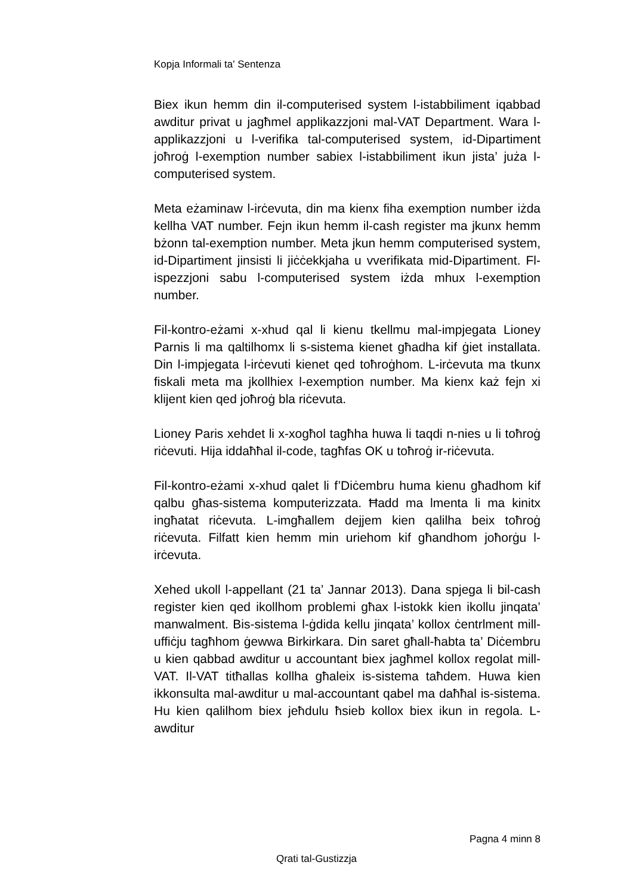Kopja Informali ta' Sentenza
Biex ikun hemm din il-computerised system l-istabbiliment iqabbad awditur privat u jagħmel applikazzjoni mal-VAT Department. Wara l-applikazzjoni u l-verifika tal-computerised system, id-Dipartiment joħroġ l-exemption number sabiex l-istabbiliment ikun jista’ juża l-computerised system.
Meta eżaminaw l-irċevuta, din ma kienx fiha exemption number iżda kellha VAT number. Fejn ikun hemm il-cash register ma jkunx hemm bżonn tal-exemption number. Meta jkun hemm computerised system, id-Dipartiment jinsisti li jiċċekkjaha u vverifikata mid-Dipartiment. Fl-ispezzjoni sabu l-computerised system iżda mhux l-exemption number.
Fil-kontro-eżami x-xhud qal li kienu tkellmu mal-impjegata Lioney Parnis li ma qaltilhomx li s-sistema kienet għadha kif ġiet installata. Din l-impjegata l-irċevuti kienet qed toħroġhom. L-irċevuta ma tkunx fiskali meta ma jkollhiex l-exemption number. Ma kienx każ fejn xi klijent kien qed joħroġ bla riċevuta.
Lioney Paris xehdet li x-xogħol tagħha huwa li taqdi n-nies u li toħroġ riċevuti. Hija iddaħħal il-code, tagħfas OK u toħroġ ir-riċevuta.
Fil-kontro-eżami x-xhud qalet li f’Diċembru huma kienu għadhom kif qalbu għas-sistema komputerizzata. Ħadd ma lmenta li ma kinitx ingħatat riċevuta. L-imgħallem dejjem kien qalilha beix toħroġ riċevuta. Filfatt kien hemm min uriehom kif għandhom joħorġu l-irċevuta.
Xehed ukoll l-appellant (21 ta’ Jannar 2013). Dana spjega li bil-cash register kien qed ikollhom problemi għax l-istokk kien ikollu jinqata’ manwalment. Bis-sistema l-ġdida kellu jinqata’ kollox ċentrlment mill-uffiċju tagħhom ġewwa Birkirkara. Din saret għall-ħabta ta’ Diċembru u kien qabbad awditur u accountant biex jagħmel kollox regolat mill-VAT. Il-VAT titħallas kollha għaleix is-sistema taħdem. Huwa kien ikkonsulta mal-awditur u mal-accountant qabel ma daħħal is-sistema. Hu kien qalilhom biex jeħdulu ħsieb kollox biex ikun in regola. L-awditur
Pagna 4 minn 8
Qrati tal-Gustizzja